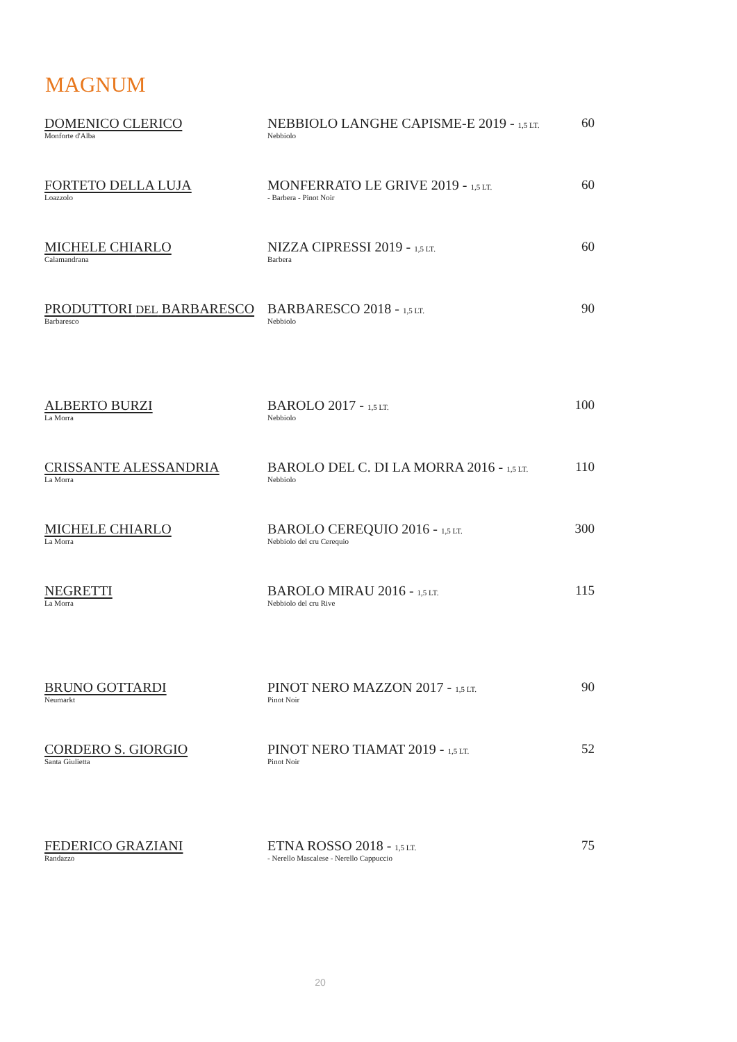MAGNUM
| DOMENICO CLERICO Monforte d'Alba | NEBBIOLO LANGHE CAPISME-E 2019 - 1,5 LT. Nebbiolo | 60 |
| FORTETO DELLA LUJA Loazzolo | MONFERRATO LE GRIVE 2019 - 1,5 LT. - Barbera - Pinot Noir | 60 |
| MICHELE CHIARLO Calamandrana | NIZZA CIPRESSI 2019 - 1,5 LT. Barbera | 60 |
| PRODUTTORI DEL BARBARESCO Barbaresco | BARBARESCO 2018 - 1,5 LT. Nebbiolo | 90 |
| ALBERTO BURZI La Morra | BAROLO 2017 - 1,5 LT. Nebbiolo | 100 |
| CRISSANTE ALESSANDRIA La Morra | BAROLO DEL C. DI LA MORRA 2016 - 1,5 LT. Nebbiolo | 110 |
| MICHELE CHIARLO La Morra | BAROLO CEREQUIO 2016 - 1,5 LT. Nebbiolo del cru Cerequio | 300 |
| NEGRETTI La Morra | BAROLO MIRAU 2016 - 1,5 LT. Nebbiolo del cru Rive | 115 |
| BRUNO GOTTARDI Neumarkt | PINOT NERO MAZZON 2017 - 1,5 LT. Pinot Noir | 90 |
| CORDERO S. GIORGIO Santa Giulietta | PINOT NERO TIAMAT 2019 - 1,5 LT. Pinot Noir | 52 |
| FEDERICO GRAZIANI Randazzo | ETNA ROSSO 2018 - 1,5 LT. - Nerello Mascalese - Nerello Cappuccio | 75 |
20